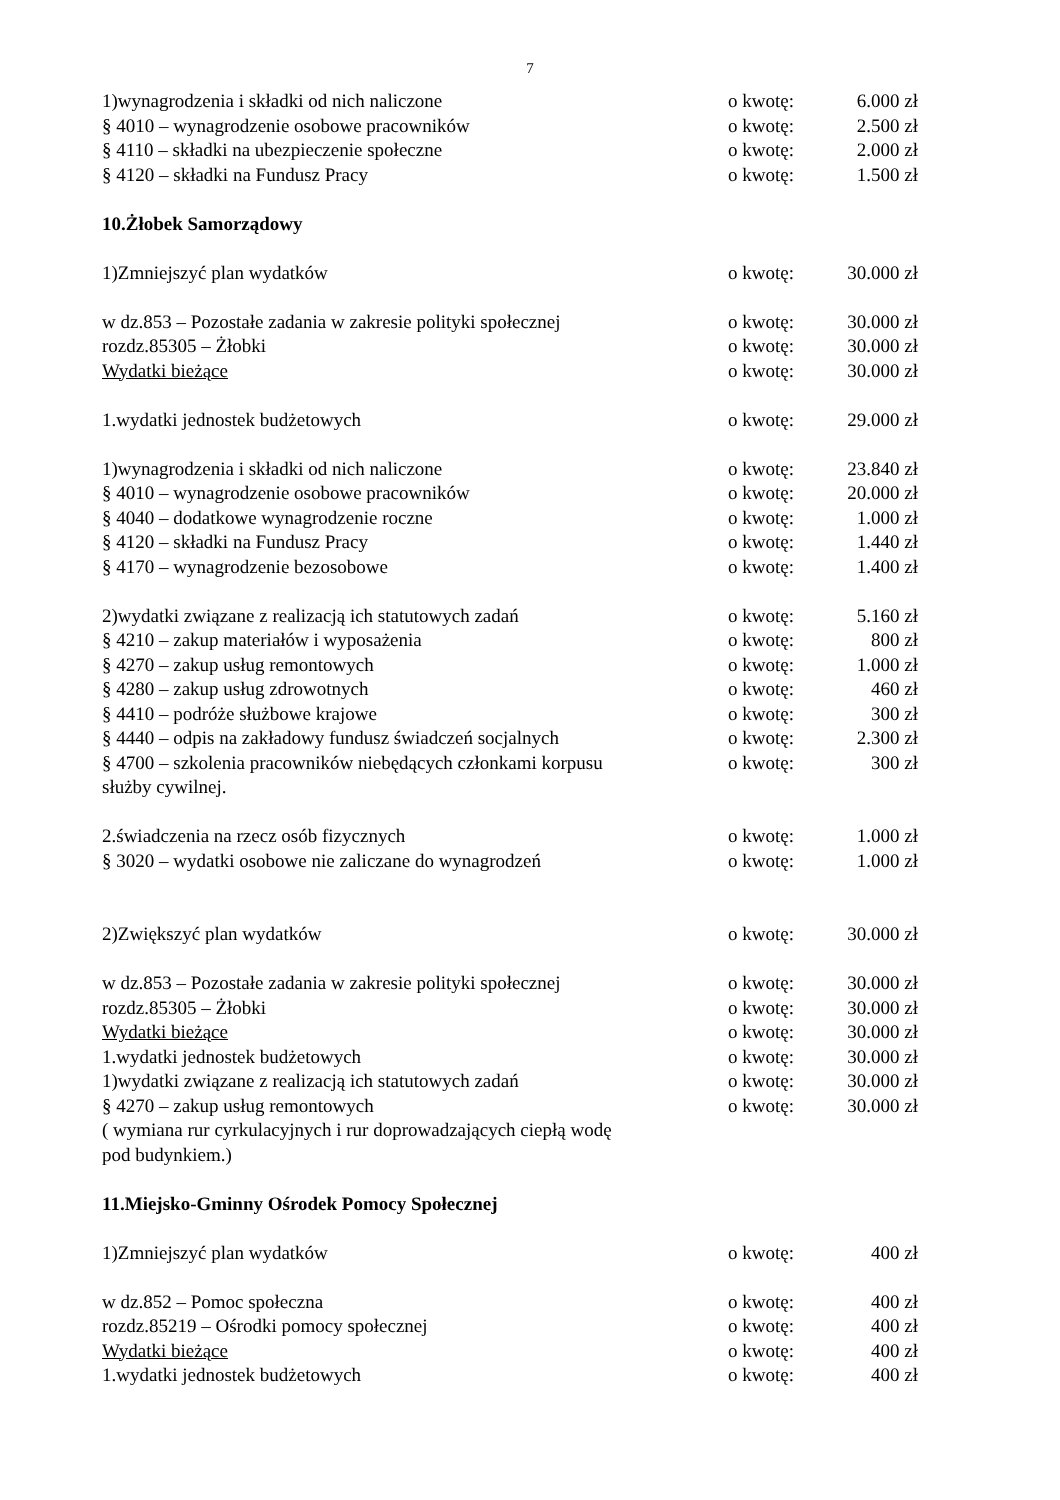7
1)wynagrodzenia i składki od nich naliczone o kwotę: 6.000 zł
§ 4010 – wynagrodzenie osobowe pracowników o kwotę: 2.500 zł
§ 4110 – składki na ubezpieczenie społeczne o kwotę: 2.000 zł
§ 4120 – składki na Fundusz Pracy o kwotę: 1.500 zł
10.Żłobek Samorządowy
1)Zmniejszyć plan wydatków o kwotę: 30.000 zł
w dz.853 – Pozostałe zadania w zakresie polityki społecznej o kwotę: 30.000 zł
rozdz.85305 – Żłobki o kwotę: 30.000 zł
Wydatki bieżące o kwotę: 30.000 zł
1.wydatki jednostek budżetowych o kwotę: 29.000 zł
1)wynagrodzenia i składki od nich naliczone o kwotę: 23.840 zł
§ 4010 – wynagrodzenie osobowe pracowników o kwotę: 20.000 zł
§ 4040 – dodatkowe wynagrodzenie roczne o kwotę: 1.000 zł
§ 4120 – składki na Fundusz Pracy o kwotę: 1.440 zł
§ 4170 – wynagrodzenie bezosobowe o kwotę: 1.400 zł
2)wydatki związane z realizacją ich statutowych zadań o kwotę: 5.160 zł
§ 4210 – zakup materiałów i wyposażenia o kwotę: 800 zł
§ 4270 – zakup usług remontowych o kwotę: 1.000 zł
§ 4280 – zakup usług zdrowotnych o kwotę: 460 zł
§ 4410 – podróże służbowe krajowe o kwotę: 300 zł
§ 4440 – odpis na zakładowy fundusz świadczeń socjalnych o kwotę: 2.300 zł
§ 4700 – szkolenia pracowników niebędących członkami korpusu
służby cywilnej. o kwotę: 300 zł
2.świadczenia na rzecz osób fizycznych o kwotę: 1.000 zł
§ 3020 – wydatki osobowe nie zaliczane do wynagrodzeń o kwotę: 1.000 zł
2)Zwiększyć plan wydatków o kwotę: 30.000 zł
w dz.853 – Pozostałe zadania w zakresie polityki społecznej o kwotę: 30.000 zł
rozdz.85305 – Żłobki o kwotę: 30.000 zł
Wydatki bieżące o kwotę: 30.000 zł
1.wydatki jednostek budżetowych o kwotę: 30.000 zł
1)wydatki związane z realizacją ich statutowych zadań o kwotę: 30.000 zł
§ 4270 – zakup usług remontowych o kwotę: 30.000 zł
( wymiana rur cyrkulacyjnych i rur doprowadzających ciepłą wodę
pod budynkiem.)
11.Miejsko-Gminny Ośrodek Pomocy Społecznej
1)Zmniejszyć plan wydatków o kwotę: 400 zł
w dz.852 – Pomoc społeczna o kwotę: 400 zł
rozdz.85219 – Ośrodki pomocy społecznej o kwotę: 400 zł
Wydatki bieżące o kwotę: 400 zł
1.wydatki jednostek budżetowych o kwotę: 400 zł